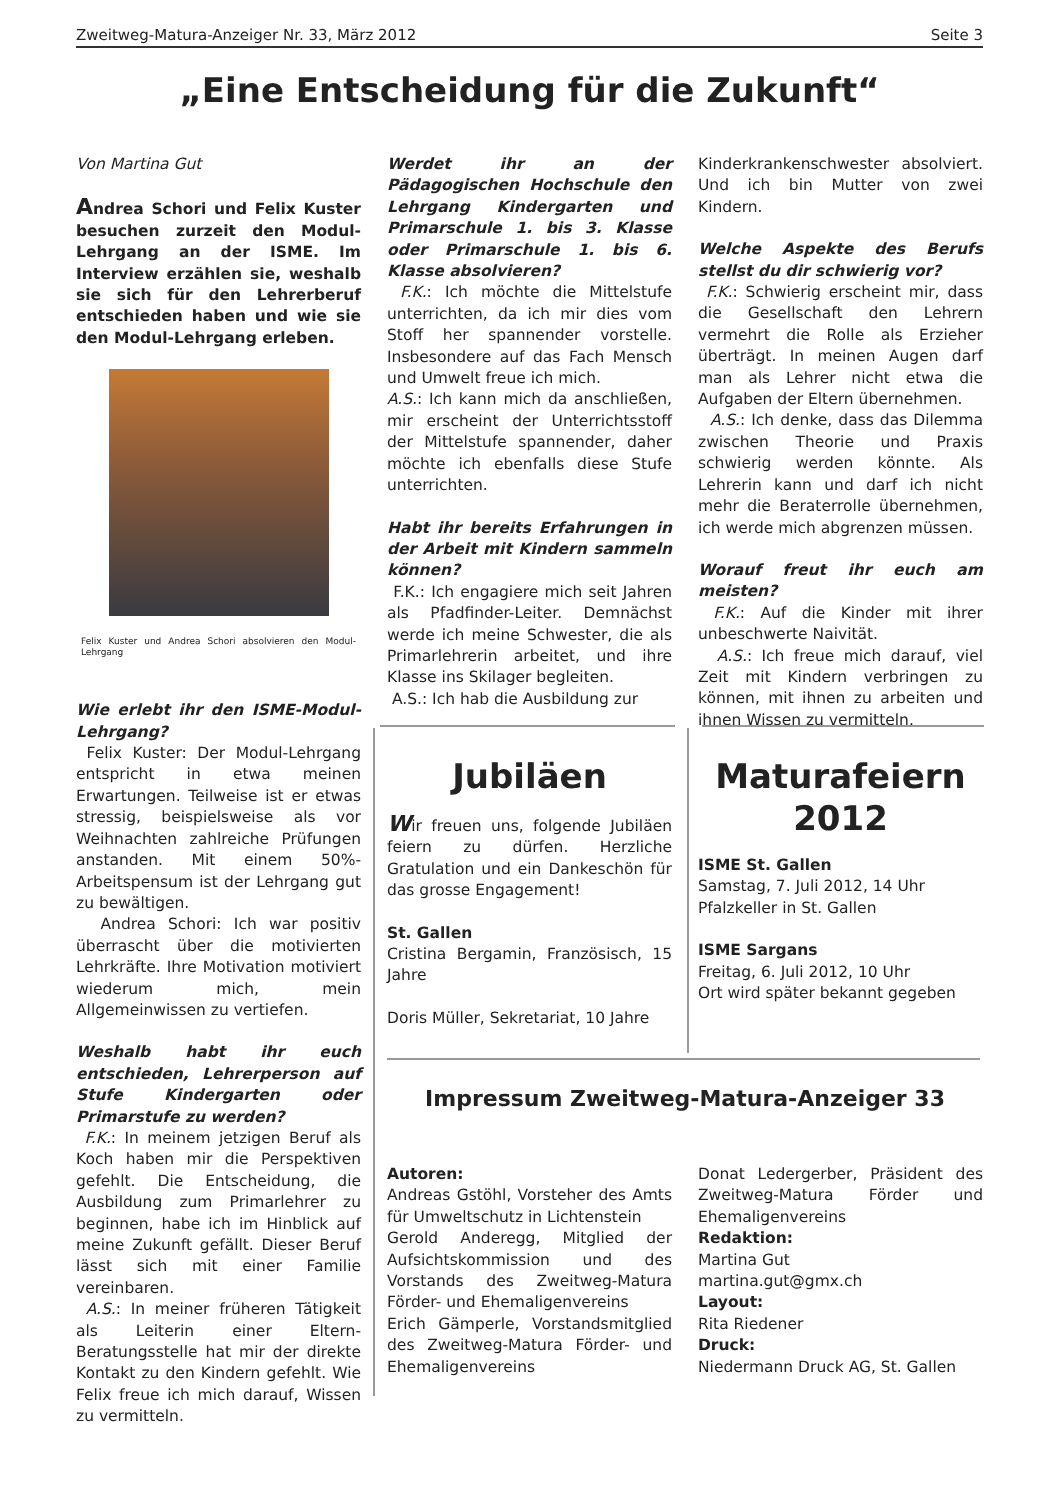Zweitweg-Matura-Anzeiger Nr. 33, März 2012 Seite 3
„Eine Entscheidung für die Zukunft“
Von Martina Gut
Andrea Schori und Felix Kuster besuchen zurzeit den Modul-Lehrgang an der ISME. Im Interview erzählen sie, weshalb sie sich für den Lehrerberuf entschieden haben und wie sie den Modul-Lehrgang erleben.
Felix Kuster und Andrea Schori absolvieren den Modul-Lehrgang
Wie erlebt ihr den ISME-Modul-Lehrgang?
Felix Kuster: Der Modul-Lehrgang entspricht in etwa meinen Erwartungen. Teilweise ist er etwas stressig, beispielsweise als vor Weihnachten zahlreiche Prüfungen anstanden. Mit einem 50%-Arbeitspensum ist der Lehrgang gut zu bewältigen.
Andrea Schori: Ich war positiv überrascht über die motivierten Lehrkräfte. Ihre Motivation motiviert wiederum mich, mein Allgemeinwissen zu vertiefen.
Weshalb habt ihr euch entschieden, Lehrerperson auf Stufe Kindergarten oder Primarstufe zu werden?
F.K.: In meinem jetzigen Beruf als Koch haben mir die Perspektiven gefehlt. Die Entscheidung, die Ausbildung zum Primarlehrer zu beginnen, habe ich im Hinblick auf meine Zukunft gefällt. Dieser Beruf lässt sich mit einer Familie vereinbaren.
A.S.: In meiner früheren Tätigkeit als Leiterin einer Eltern-Beratungsstelle hat mir der direkte Kontakt zu den Kindern gefehlt. Wie Felix freue ich mich darauf, Wissen zu vermitteln.
Werdet ihr an der Pädagogischen Hochschule den Lehrgang Kindergarten und Primarschule 1. bis 3. Klasse oder Primarschule 1. bis 6. Klasse absolvieren?
F.K.: Ich möchte die Mittelstufe unterrichten, da ich mir dies vom Stoff her spannender vorstelle. Insbesondere auf das Fach Mensch und Umwelt freue ich mich.
A.S.: Ich kann mich da anschließen, mir erscheint der Unterrichtsstoff der Mittelstufe spannender, daher möchte ich ebenfalls diese Stufe unterrichten.
Habt ihr bereits Erfahrungen in der Arbeit mit Kindern sammeln können?
F.K.: Ich engagiere mich seit Jahren als Pfadfinder-Leiter. Demnächst werde ich meine Schwester, die als Primarlehrerin arbeitet, und ihre Klasse ins Skilager begleiten.
A.S.: Ich hab die Ausbildung zur
Kinderkrankenschwester absolviert. Und ich bin Mutter von zwei Kindern.
Welche Aspekte des Berufs stellst du dir schwierig vor?
F.K.: Schwierig erscheint mir, dass die Gesellschaft den Lehrern vermehrt die Rolle als Erzieher überträgt. In meinen Augen darf man als Lehrer nicht etwa die Aufgaben der Eltern übernehmen.
A.S.: Ich denke, dass das Dilemma zwischen Theorie und Praxis schwierig werden könnte. Als Lehrerin kann und darf ich nicht mehr die Beraterrolle übernehmen, ich werde mich abgrenzen müssen.
Worauf freut ihr euch am meisten?
F.K.: Auf die Kinder mit ihrer unbeschwerte Naivität.
A.S.: Ich freue mich darauf, viel Zeit mit Kindern verbringen zu können, mit ihnen zu arbeiten und ihnen Wissen zu vermitteln.
Jubiläen
Wir freuen uns, folgende Jubiläen feiern zu dürfen. Herzliche Gratulation und ein Dankeschön für das grosse Engagement!
St. Gallen
Cristina Bergamin, Französisch, 15 Jahre
Doris Müller, Sekretariat, 10 Jahre
Maturafeiern 2012
ISME St. Gallen
Samstag, 7. Juli 2012, 14 Uhr
Pfalzkeller in St. Gallen
ISME Sargans
Freitag, 6. Juli 2012, 10 Uhr
Ort wird später bekannt gegeben
Impressum Zweitweg-Matura-Anzeiger 33
Autoren:
Andreas Gstöhl, Vorsteher des Amts für Umweltschutz in Lichtenstein
Gerold Anderegg, Mitglied der Aufsichtskommission und des Vorstands des Zweitweg-Matura Förder- und Ehemaligenvereins
Erich Gämperle, Vorstandsmitglied des Zweitweg-Matura Förder- und Ehemaligenvereins
Donat Ledergerber, Präsident des Zweitweg-Matura Förder und Ehemaligenvereins
Redaktion:
Martina Gut
martina.gut@gmx.ch
Layout:
Rita Riedener
Druck:
Niedermann Druck AG, St. Gallen